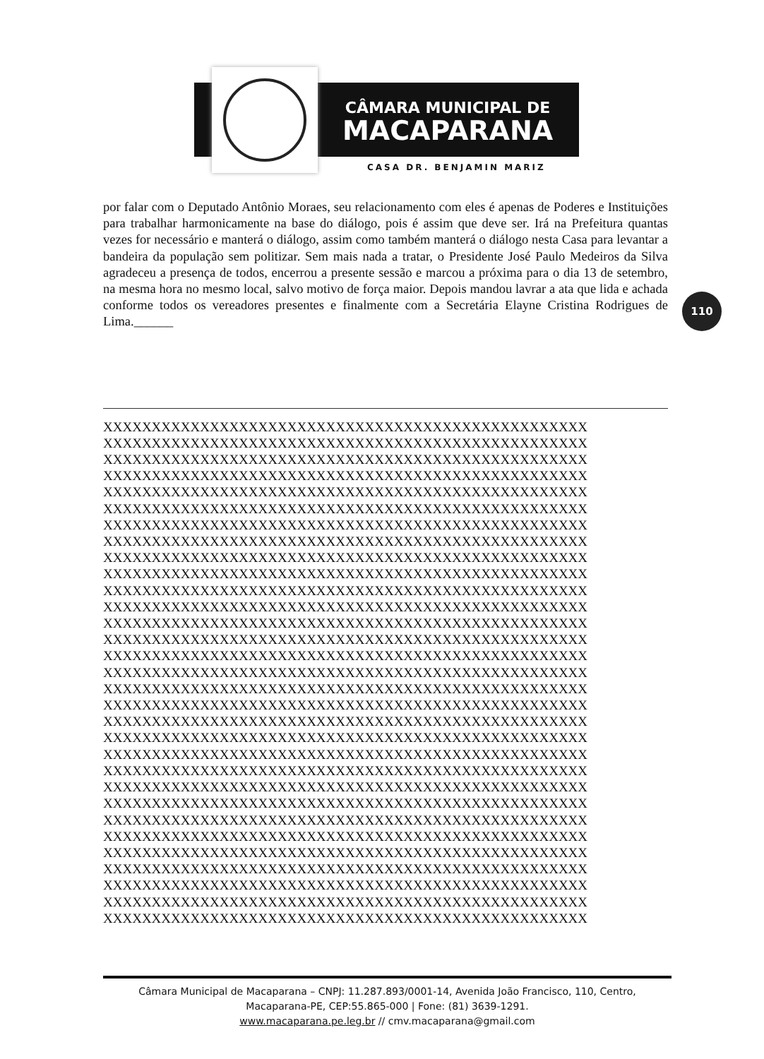CÂMARA MUNICIPAL DE
MACAPARANA
CASA DR. BENJAMIN MARIZ
por falar com o Deputado Antônio Moraes, seu relacionamento com eles é apenas de Poderes e Instituições para trabalhar harmonicamente na base do diálogo, pois é assim que deve ser. Irá na Prefeitura quantas vezes for necessário e manterá o diálogo, assim como também manterá o diálogo nesta Casa para levantar a bandeira da população sem politizar. Sem mais nada a tratar, o Presidente José Paulo Medeiros da Silva agradeceu a presença de todos, encerrou a presente sessão e marcou a próxima para o dia 13 de setembro, na mesma hora no mesmo local, salvo motivo de força maior. Depois mandou lavrar a ata que lida e achada conforme todos os vereadores presentes e finalmente com a Secretária Elayne Cristina Rodrigues de Lima.______
XXXXXXXXXXXXXXXXXXXXXXXXXXXXXXXXXXXXXXXXXXXXXXXXXX XXXXXXXXXXXXXXXXXXXXXXXXXXXXXXXXXXXXXXXXXXXXXXXXXX XXXXXXXXXXXXXXXXXXXXXXXXXXXXXXXXXXXXXXXXXXXXXXXXXX XXXXXXXXXXXXXXXXXXXXXXXXXXXXXXXXXXXXXXXXXXXXXXXXXX XXXXXXXXXXXXXXXXXXXXXXXXXXXXXXXXXXXXXXXXXXXXXXXXXX XXXXXXXXXXXXXXXXXXXXXXXXXXXXXXXXXXXXXXXXXXXXXXXXXX XXXXXXXXXXXXXXXXXXXXXXXXXXXXXXXXXXXXXXXXXXXXXXXXXX XXXXXXXXXXXXXXXXXXXXXXXXXXXXXXXXXXXXXXXXXXXXXXXXXX XXXXXXXXXXXXXXXXXXXXXXXXXXXXXXXXXXXXXXXXXXXXXXXXXX XXXXXXXXXXXXXXXXXXXXXXXXXXXXXXXXXXXXXXXXXXXXXXXXXX XXXXXXXXXXXXXXXXXXXXXXXXXXXXXXXXXXXXXXXXXXXXXXXXXX XXXXXXXXXXXXXXXXXXXXXXXXXXXXXXXXXXXXXXXXXXXXXXXXXX XXXXXXXXXXXXXXXXXXXXXXXXXXXXXXXXXXXXXXXXXXXXXXXXXX XXXXXXXXXXXXXXXXXXXXXXXXXXXXXXXXXXXXXXXXXXXXXXXXXX XXXXXXXXXXXXXXXXXXXXXXXXXXXXXXXXXXXXXXXXXXXXXXXXXX XXXXXXXXXXXXXXXXXXXXXXXXXXXXXXXXXXXXXXXXXXXXXXXXXX XXXXXXXXXXXXXXXXXXXXXXXXXXXXXXXXXXXXXXXXXXXXXXXXXX XXXXXXXXXXXXXXXXXXXXXXXXXXXXXXXXXXXXXXXXXXXXXXXXXX XXXXXXXXXXXXXXXXXXXXXXXXXXXXXXXXXXXXXXXXXXXXXXXXXX XXXXXXXXXXXXXXXXXXXXXXXXXXXXXXXXXXXXXXXXXXXXXXXXXX XXXXXXXXXXXXXXXXXXXXXXXXXXXXXXXXXXXXXXXXXXXXXXXXXX XXXXXXXXXXXXXXXXXXXXXXXXXXXXXXXXXXXXXXXXXXXXXXXXXX XXXXXXXXXXXXXXXXXXXXXXXXXXXXXXXXXXXXXXXXXXXXXXXXXX XXXXXXXXXXXXXXXXXXXXXXXXXXXXXXXXXXXXXXXXXXXXXXXXXX XXXXXXXXXXXXXXXXXXXXXXXXXXXXXXXXXXXXXXXXXXXXXXXXXX XXXXXXXXXXXXXXXXXXXXXXXXXXXXXXXXXXXXXXXXXXXXXXXXXX XXXXXXXXXXXXXXXXXXXXXXXXXXXXXXXXXXXXXXXXXXXXXXXXXX XXXXXXXXXXXXXXXXXXXXXXXXXXXXXXXXXXXXXXXXXXXXXXXXXX XXXXXXXXXXXXXXXXXXXXXXXXXXXXXXXXXXXXXXXXXXXXXXXXXX XXXXXXXXXXXXXXXXXXXXXXXXXXXXXXXXXXXXXXXXXXXXXXXXXX XXXXXXXXXXXXXXXXXXXXXXXXXXXXXXXXXXXXXXXXXXXXXXXXXX
110
Câmara Municipal de Macaparana – CNPJ: 11.287.893/0001-14, Avenida João Francisco, 110, Centro,
Macaparana-PE, CEP:55.865-000 | Fone: (81) 3639-1291.
www.macaparana.pe.leg.br // cmv.macaparana@gmail.com